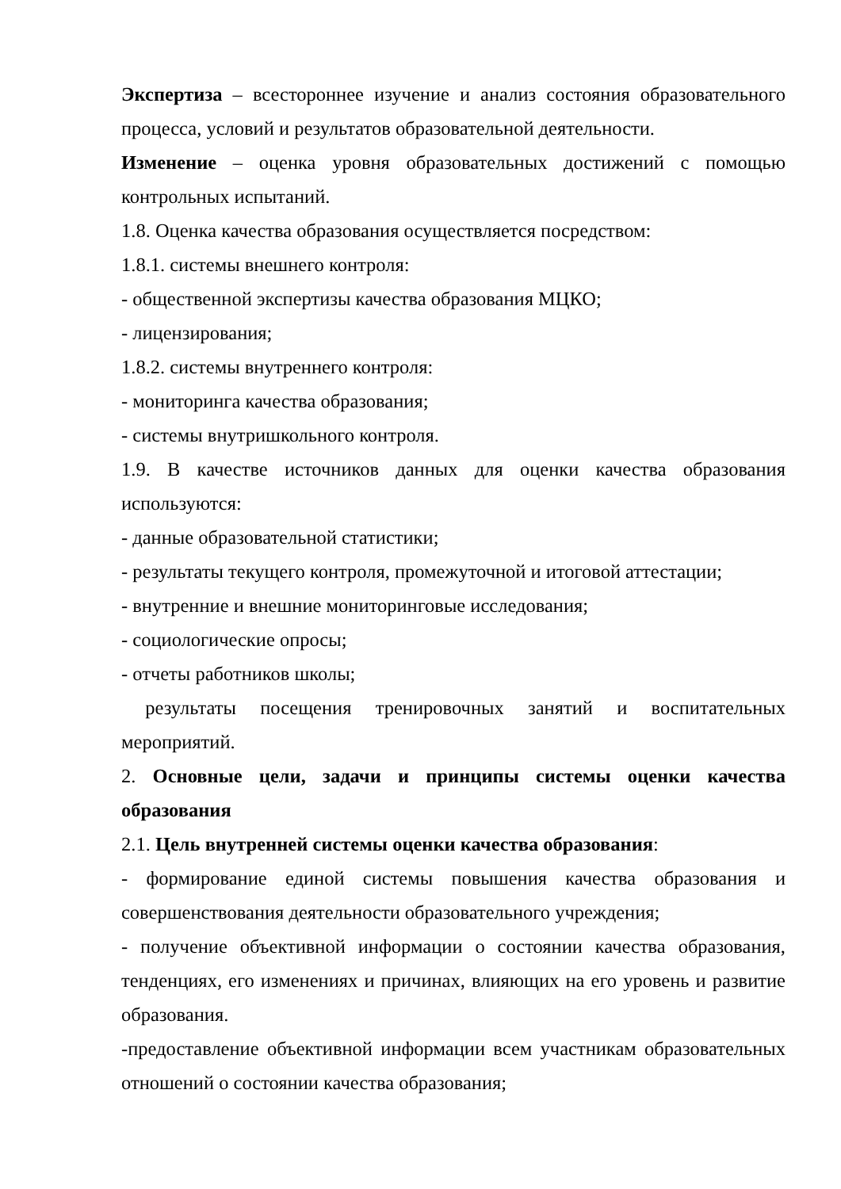Экспертиза – всестороннее изучение и анализ состояния образовательного процесса, условий и результатов образовательной деятельности.
Изменение – оценка уровня образовательных достижений с помощью контрольных испытаний.
1.8. Оценка качества образования осуществляется посредством:
1.8.1. системы внешнего контроля:
- общественной экспертизы качества образования МЦКО;
- лицензирования;
1.8.2. системы внутреннего контроля:
- мониторинга качества образования;
- системы внутришкольного контроля.
1.9. В качестве источников данных для оценки качества образования используются:
- данные образовательной статистики;
- результаты текущего контроля, промежуточной и итоговой аттестации;
- внутренние и внешние мониторинговые исследования;
- социологические опросы;
- отчеты работников школы;
результаты посещения тренировочных занятий и воспитательных мероприятий.
2. Основные цели, задачи и принципы системы оценки качества образования
2.1. Цель внутренней системы оценки качества образования:
- формирование единой системы повышения качества образования и совершенствования деятельности образовательного учреждения;
- получение объективной информации о состоянии качества образования, тенденциях, его изменениях и причинах, влияющих на его уровень и развитие образования.
-предоставление объективной информации всем участникам образовательных отношений о состоянии качества образования;